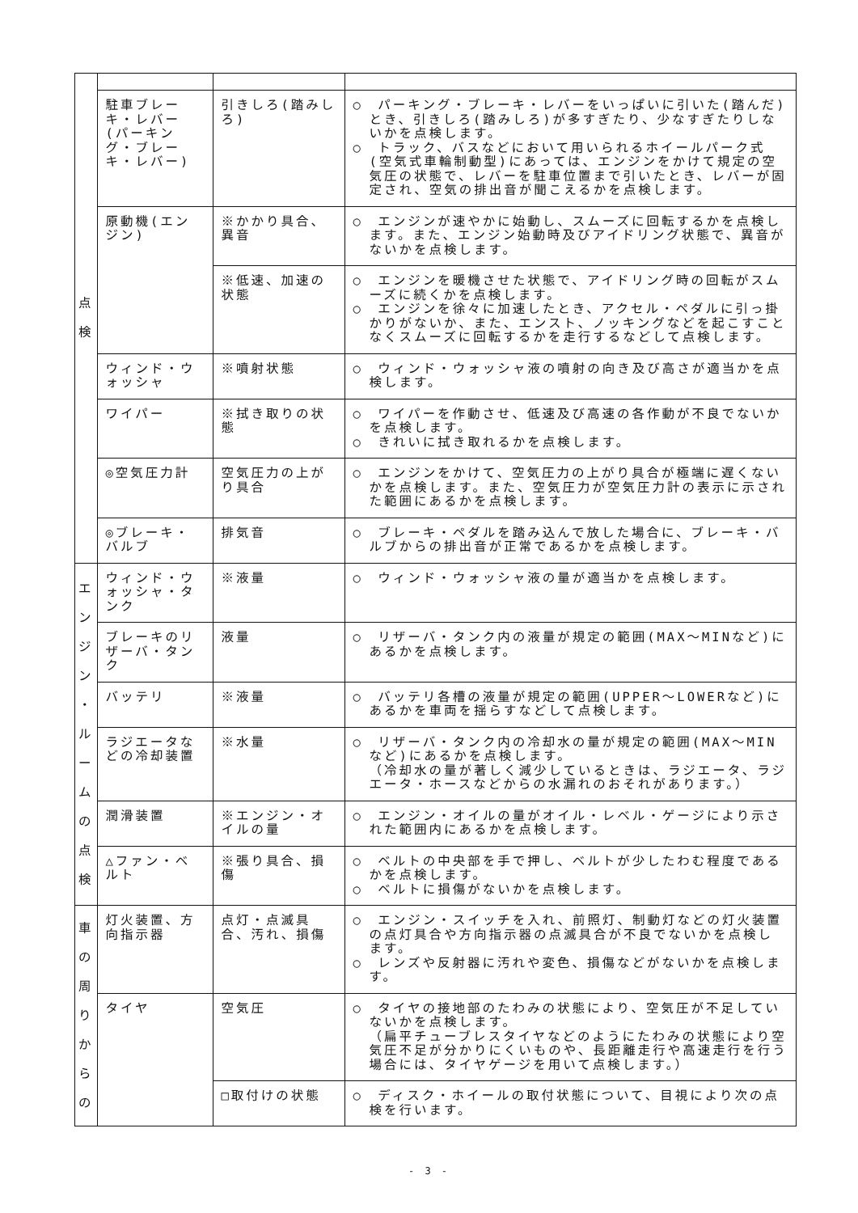| 点 検 | | | |
| | 駐車ブレーキ・レバー(パーキング・ブレーキ・レバー) | 引きしろ(踏みしろ) | ○ パーキング・ブレーキ・レバーをいっぱいに引いた(踏んだ)とき、引きしろ(踏みしろ)が多すぎたり、少なすぎたりしないかを点検します。 ○ トラック、バスなどにおいて用いられるホイールパーク式(空気式車輪制動型)にあっては、エンジンをかけて規定の空気圧の状態で、レバーを駐車位置まで引いたとき、レバーが固定され、空気の排出音が聞こえるかを点検します。 |
| | 原動機(エンジン) | ※かかり具合、異音 | ○ エンジンが速やかに始動し、スムーズに回転するかを点検します。また、エンジン始動時及びアイドリング状態で、異音がないかを点検します。 |
| | | ※低速、加速の状態 | ○ エンジンを暖機させた状態で、アイドリング時の回転がスムーズに続くかを点検します。 ○ エンジンを徐々に加速したとき、アクセル・ペダルに引っ掛かりがないか、また、エンスト、ノッキングなどを起こすことなくスムーズに回転するかを走行するなどして点検します。 |
| | ウィンド・ウォッシャ | ※噴射状態 | ○ ウィンド・ウォッシャ液の噴射の向き及び高さが適当かを点検します。 |
| | ワイパー | ※拭き取りの状態 | ○ ワイパーを作動させ、低速及び高速の各作動が不良でないかを点検します。 ○ きれいに拭き取れるかを点検します。 |
| | ◎空気圧力計 | 空気圧力の上がり具合 | ○ エンジンをかけて、空気圧力の上がり具合が極端に遅くないかを点検します。また、空気圧力が空気圧力計の表示に示された範囲にあるかを点検します。 |
| | ◎ブレーキ・バルブ | 排気音 | ○ ブレーキ・ペダルを踏み込んで放した場合に、ブレーキ・バルブからの排出音が正常であるかを点検します。 |
| エ ン ジ ン ・ ル ー ム の 点 検 | ウィンド・ウォッシャ・タンク | ※液量 | ○ ウィンド・ウォッシャ液の量が適当かを点検します。 |
| | ブレーキのリザーバ・タンク | 液量 | ○ リザーバ・タンク内の液量が規定の範囲(MAX～MINなど)にあるかを点検します。 |
| | バッテリ | ※液量 | ○ バッテリ各槽の液量が規定の範囲(UPPER～LOWERなど)にあるかを車両を揺らすなどして点検します。 |
| | ラジエータなどの冷却装置 | ※水量 | ○ リザーバ・タンク内の冷却水の量が規定の範囲(MAX～MINなど)にあるかを点検します。 （冷却水の量が著しく減少しているときは、ラジエータ、ラジエータ・ホースなどからの水漏れのおそれがあります。） |
| | 潤滑装置 | ※エンジン・オイルの量 | ○ エンジン・オイルの量がオイル・レベル・ゲージにより示された範囲内にあるかを点検します。 |
| | △ファン・ベルト | ※張り具合、損傷 | ○ ベルトの中央部を手で押し、ベルトが少したわむ程度であるかを点検します。 ○ ベルトに損傷がないかを点検します。 |
| 車 の 周 り か ら の | 灯火装置、方向指示器 | 点灯・点滅具合、汚れ、損傷 | ○ エンジン・スイッチを入れ、前照灯、制動灯などの灯火装置の点灯具合や方向指示器の点滅具合が不良でないかを点検します。 ○ レンズや反射器に汚れや変色、損傷などがないかを点検します。 |
| | タイヤ | 空気圧 | ○ タイヤの接地部のたわみの状態により、空気圧が不足していないかを点検します。 （扁平チューブレスタイヤなどのようにたわみの状態により空気圧不足が分かりにくいものや、長距離走行や高速走行を行う場合には、タイヤゲージを用いて点検します。） |
| | | □取付けの状態 | ○ ディスク・ホイールの取付状態について、目視により次の点検を行います。 |
- 3 -